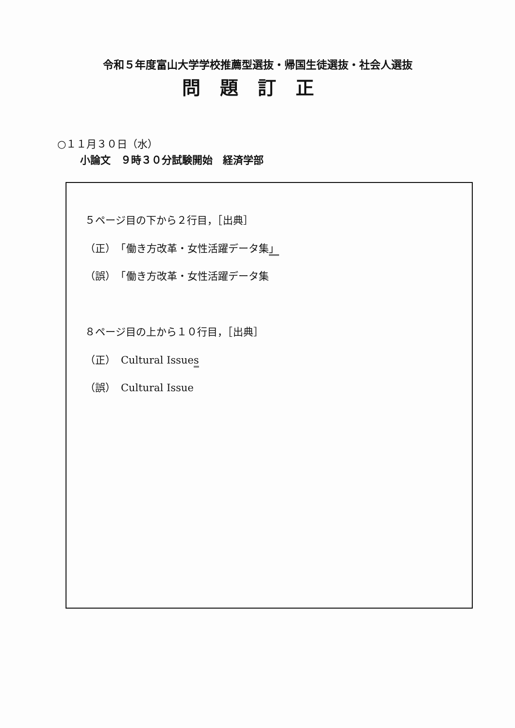令和５年度富山大学学校推薦型選抜・帰国生徒選抜・社会人選抜
問題訂正
○１１月３０日（水）
小論文　９時３０分試験開始　経済学部
５ページ目の下から２行目，［出典］
（正）　「働き方改革・女性活躍データ集」
（誤）　「働き方改革・女性活躍データ集
８ページ目の上から１０行目，［出典］
（正）　Cultural Issues
（誤）　Cultural Issue